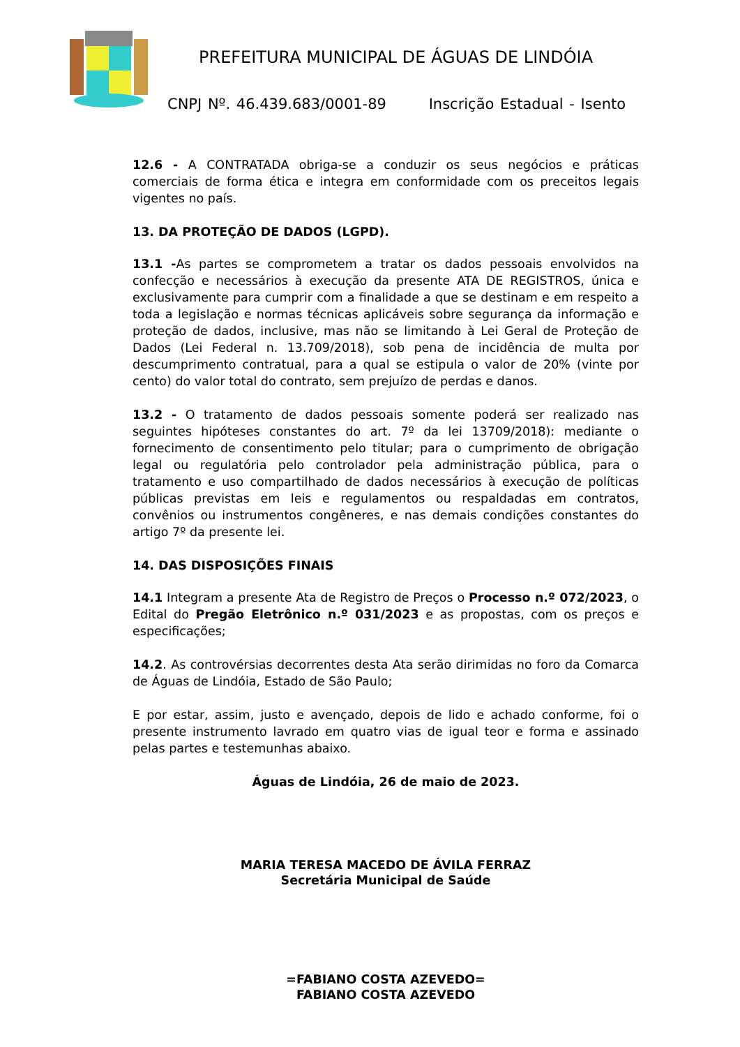PREFEITURA MUNICIPAL DE ÁGUAS DE LINDÓIA
CNPJ Nº. 46.439.683/0001-89 Inscrição Estadual - Isento
12.6 - A CONTRATADA obriga-se a conduzir os seus negócios e práticas comerciais de forma ética e integra em conformidade com os preceitos legais vigentes no país.
13. DA PROTEÇÃO DE DADOS (LGPD).
13.1 -As partes se comprometem a tratar os dados pessoais envolvidos na confecção e necessários à execução da presente ATA DE REGISTROS, única e exclusivamente para cumprir com a finalidade a que se destinam e em respeito a toda a legislação e normas técnicas aplicáveis sobre segurança da informação e proteção de dados, inclusive, mas não se limitando à Lei Geral de Proteção de Dados (Lei Federal n. 13.709/2018), sob pena de incidência de multa por descumprimento contratual, para a qual se estipula o valor de 20% (vinte por cento) do valor total do contrato, sem prejuízo de perdas e danos.
13.2 - O tratamento de dados pessoais somente poderá ser realizado nas seguintes hipóteses constantes do art. 7º da lei 13709/2018): mediante o fornecimento de consentimento pelo titular; para o cumprimento de obrigação legal ou regulatória pelo controlador pela administração pública, para o tratamento e uso compartilhado de dados necessários à execução de políticas públicas previstas em leis e regulamentos ou respaldadas em contratos, convênios ou instrumentos congêneres, e nas demais condições constantes do artigo 7º da presente lei.
14. DAS DISPOSIÇÕES FINAIS
14.1 Integram a presente Ata de Registro de Preços o Processo n.º 072/2023, o Edital do Pregão Eletrônico n.º 031/2023 e as propostas, com os preços e especificações;
14.2. As controvérsias decorrentes desta Ata serão dirimidas no foro da Comarca de Águas de Lindóia, Estado de São Paulo;
E por estar, assim, justo e avençado, depois de lido e achado conforme, foi o presente instrumento lavrado em quatro vias de igual teor e forma e assinado pelas partes e testemunhas abaixo.
Águas de Lindóia, 26 de maio de 2023.
MARIA TERESA MACEDO DE ÁVILA FERRAZ
Secretária Municipal de Saúde
=FABIANO COSTA AZEVEDO=
FABIANO COSTA AZEVEDO